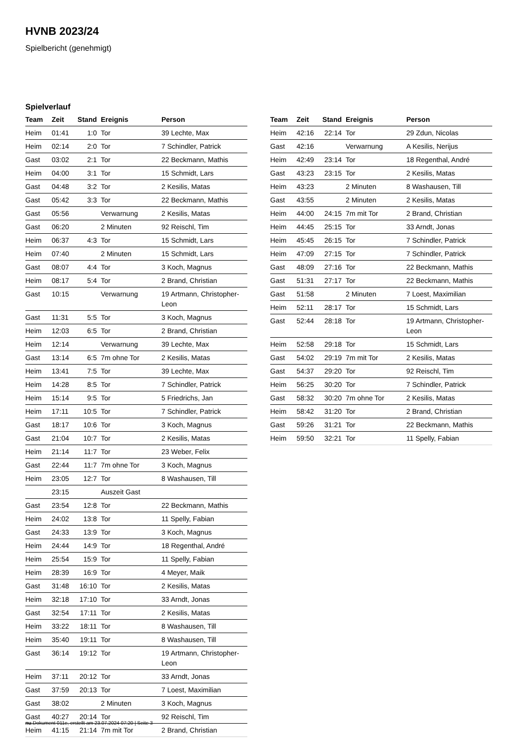HVNB 2023/24
Spielbericht (genehmigt)
Spielverlauf
| Team | Zeit | Stand | Ereignis | Person |
| --- | --- | --- | --- | --- |
| Heim | 01:41 | 1:0 | Tor | 39 Lechte, Max |
| Heim | 02:14 | 2:0 | Tor | 7 Schindler, Patrick |
| Gast | 03:02 | 2:1 | Tor | 22 Beckmann, Mathis |
| Heim | 04:00 | 3:1 | Tor | 15 Schmidt, Lars |
| Gast | 04:48 | 3:2 | Tor | 2 Kesilis, Matas |
| Gast | 05:42 | 3:3 | Tor | 22 Beckmann, Mathis |
| Gast | 05:56 | | Verwarnung | 2 Kesilis, Matas |
| Gast | 06:20 | | 2 Minuten | 92 Reischl, Tim |
| Heim | 06:37 | 4:3 | Tor | 15 Schmidt, Lars |
| Heim | 07:40 | | 2 Minuten | 15 Schmidt, Lars |
| Gast | 08:07 | 4:4 | Tor | 3 Koch, Magnus |
| Heim | 08:17 | 5:4 | Tor | 2 Brand, Christian |
| Gast | 10:15 | | Verwarnung | 19 Artmann, Christopher- Leon |
| Gast | 11:31 | 5:5 | Tor | 3 Koch, Magnus |
| Heim | 12:03 | 6:5 | Tor | 2 Brand, Christian |
| Heim | 12:14 | | Verwarnung | 39 Lechte, Max |
| Gast | 13:14 | 6:5 | 7m ohne Tor | 2 Kesilis, Matas |
| Heim | 13:41 | 7:5 | Tor | 39 Lechte, Max |
| Heim | 14:28 | 8:5 | Tor | 7 Schindler, Patrick |
| Heim | 15:14 | 9:5 | Tor | 5 Friedrichs, Jan |
| Heim | 17:11 | 10:5 | Tor | 7 Schindler, Patrick |
| Gast | 18:17 | 10:6 | Tor | 3 Koch, Magnus |
| Gast | 21:04 | 10:7 | Tor | 2 Kesilis, Matas |
| Heim | 21:14 | 11:7 | Tor | 23 Weber, Felix |
| Gast | 22:44 | 11:7 | 7m ohne Tor | 3 Koch, Magnus |
| Heim | 23:05 | 12:7 | Tor | 8 Washausen, Till |
| | 23:15 | | Auszeit Gast | |
| Gast | 23:54 | 12:8 | Tor | 22 Beckmann, Mathis |
| Heim | 24:02 | 13:8 | Tor | 11 Spelly, Fabian |
| Gast | 24:33 | 13:9 | Tor | 3 Koch, Magnus |
| Heim | 24:44 | 14:9 | Tor | 18 Regenthal, André |
| Heim | 25:54 | 15:9 | Tor | 11 Spelly, Fabian |
| Heim | 28:39 | 16:9 | Tor | 4 Meyer, Maik |
| Gast | 31:48 | 16:10 | Tor | 2 Kesilis, Matas |
| Heim | 32:18 | 17:10 | Tor | 33 Arndt, Jonas |
| Gast | 32:54 | 17:11 | Tor | 2 Kesilis, Matas |
| Heim | 33:22 | 18:11 | Tor | 8 Washausen, Till |
| Heim | 35:40 | 19:11 | Tor | 8 Washausen, Till |
| Gast | 36:14 | 19:12 | Tor | 19 Artmann, Christopher- Leon |
| Heim | 37:11 | 20:12 | Tor | 33 Arndt, Jonas |
| Gast | 37:59 | 20:13 | Tor | 7 Loest, Maximilian |
| Gast | 38:02 | | 2 Minuten | 3 Koch, Magnus |
| Gast | 40:27 | 20:14 | Tor | 92 Reischl, Tim |
| Heim | 41:15 | 21:14 | 7m mit Tor | 2 Brand, Christian |
| Team | Zeit | Stand | Ereignis | Person |
| --- | --- | --- | --- | --- |
| Heim | 42:16 | 22:14 | Tor | 29 Zdun, Nicolas |
| Gast | 42:16 | | Verwarnung | A Kesilis, Nerijus |
| Heim | 42:49 | 23:14 | Tor | 18 Regenthal, André |
| Gast | 43:23 | 23:15 | Tor | 2 Kesilis, Matas |
| Heim | 43:23 | | 2 Minuten | 8 Washausen, Till |
| Gast | 43:55 | | 2 Minuten | 2 Kesilis, Matas |
| Heim | 44:00 | 24:15 | 7m mit Tor | 2 Brand, Christian |
| Heim | 44:45 | 25:15 | Tor | 33 Arndt, Jonas |
| Heim | 45:45 | 26:15 | Tor | 7 Schindler, Patrick |
| Heim | 47:09 | 27:15 | Tor | 7 Schindler, Patrick |
| Gast | 48:09 | 27:16 | Tor | 22 Beckmann, Mathis |
| Gast | 51:31 | 27:17 | Tor | 22 Beckmann, Mathis |
| Gast | 51:58 | | 2 Minuten | 7 Loest, Maximilian |
| Heim | 52:11 | 28:17 | Tor | 15 Schmidt, Lars |
| Gast | 52:44 | 28:18 | Tor | 19 Artmann, Christopher- Leon |
| Heim | 52:58 | 29:18 | Tor | 15 Schmidt, Lars |
| Gast | 54:02 | 29:19 | 7m mit Tor | 2 Kesilis, Matas |
| Gast | 54:37 | 29:20 | Tor | 92 Reischl, Tim |
| Heim | 56:25 | 30:20 | Tor | 7 Schindler, Patrick |
| Gast | 58:32 | 30:20 | 7m ohne Tor | 2 Kesilis, Matas |
| Heim | 58:42 | 31:20 | Tor | 2 Brand, Christian |
| Gast | 59:26 | 31:21 | Tor | 22 Beckmann, Mathis |
| Heim | 59:50 | 32:21 | Tor | 11 Spelly, Fabian |
nu.Dokument 011e, erstellt am 23.07.2024 07:20 | Seite 3